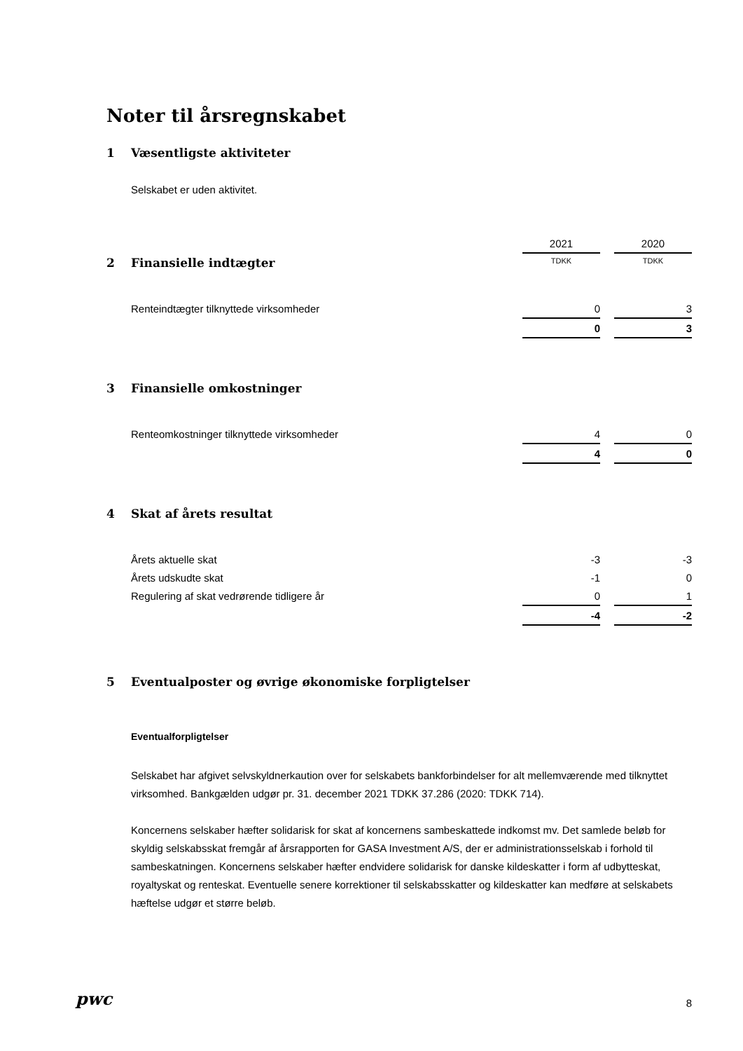Noter til årsregnskabet
1 Væsentligste aktiviteter
Selskabet er uden aktivitet.
| | 2021 | | 2020 |
| 2 Finansielle indtægter | TDKK | | TDKK |
| Renteindtægter tilknyttede virksomheder | 0 | | 3 |
| | 0 | | 3 |
| 3 Finansielle omkostninger | | | |
| Renteomkostninger tilknyttede virksomheder | 4 | | 0 |
| | 4 | | 0 |
| 4 Skat af årets resultat | | | |
| Årets aktuelle skat | -3 | | -3 |
| Årets udskudte skat | -1 | | 0 |
| Regulering af skat vedrørende tidligere år | 0 | | 1 |
| | -4 | | -2 |
5 Eventualposter og øvrige økonomiske forpligtelser
Eventualforpligtelser
Selskabet har afgivet selvskyldnerkaution over for selskabets bankforbindelser for alt mellemværende med tilknyttet virksomhed. Bankgælden udgør pr. 31. december 2021 TDKK 37.286 (2020: TDKK 714).
Koncernens selskaber hæfter solidarisk for skat af koncernens sambeskattede indkomst mv. Det samlede beløb for skyldig selskabsskat fremgår af årsrapporten for GASA Investment A/S, der er administrationsselskab i forhold til sambeskatningen. Koncernens selskaber hæfter endvidere solidarisk for danske kildeskatter i form af udbytteskat, royaltyskat og renteskat. Eventuelle senere korrektioner til selskabsskatter og kildeskatter kan medføre at selskabets hæftelse udgør et større beløb.
pwc 8